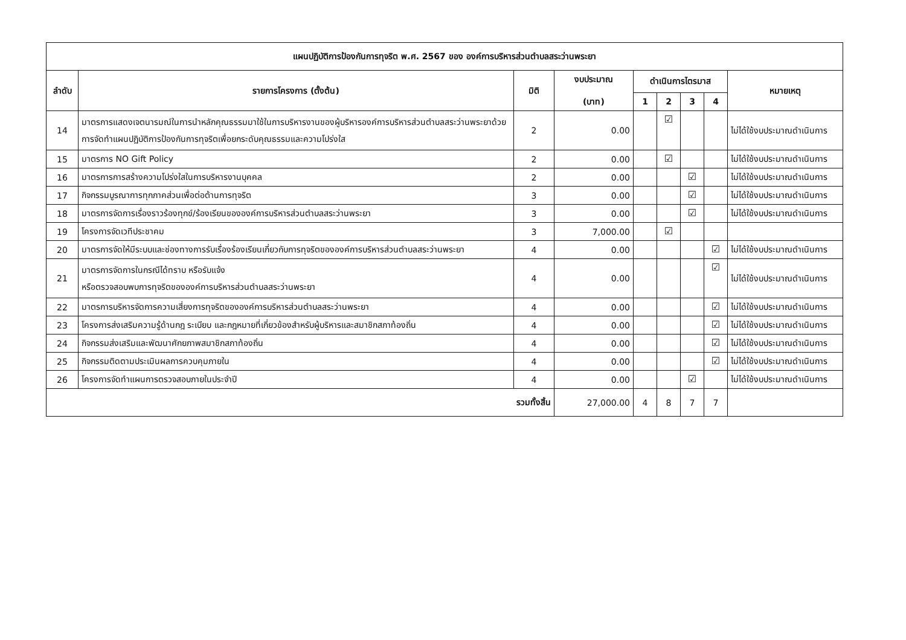| แผนปฏิบัติการป้องกันการทุจริต พ.ศ. 2567 ของ องค์การบริหารส่วนตำบลสระว่านพระยา | | | | | | | | |
| --- | --- | --- | --- | --- | --- | --- | --- | --- |
| ลำดับ | รายการโครงการ (ตั้งต้น) | มิติ | งบประมาณ (บาท) | ดำเนินการไตรมาส | | | | หมายเหตุ |
| | | | | 1 | 2 | 3 | 4 | |
| 14 | มาตรการแสดงเจตนารมณ์ในการนำหลักคุณธรรมมาใช้ในการบริหารงานของผู้บริหารองค์การบริหารส่วนตำบลสระว่านพระยาด้วยการจัดทำแผนปฏิบัติการป้องกันการทุจริตเพื่อยกระดับคุณธรรมและความโปร่งใส | 2 | 0.00 | | ☑ | | | ไม่ได้ใช้งบประมาณดำเนินการ |
| 15 | มาตรการ NO Gift Policy | 2 | 0.00 | | ☑ | | | ไม่ได้ใช้งบประมาณดำเนินการ |
| 16 | มาตรการการสร้างความโปร่งใสในการบริหารงานบุคคล | 2 | 0.00 | | | ☑ | | ไม่ได้ใช้งบประมาณดำเนินการ |
| 17 | กิจกรรมบูรณาการทุกภาคส่วนเพื่อต่อต้านการทุจริต | 3 | 0.00 | | | ☑ | | ไม่ได้ใช้งบประมาณดำเนินการ |
| 18 | มาตรการจัดการเรื่องราวร้องทุกข์/ร้องเรียนขององค์การบริหารส่วนตำบลสระว่านพระยา | 3 | 0.00 | | | ☑ | | ไม่ได้ใช้งบประมาณดำเนินการ |
| 19 | โครงการจัดเวทีประชาคม | 3 | 7,000.00 | | ☑ | | | |
| 20 | มาตรการจัดให้มีระบบและช่องทางการรับเรื่องร้องเรียนเกี่ยวกับการทุจริตขององค์การบริหารส่วนตำบลสระว่านพระยา | 4 | 0.00 | | | | ☑ | ไม่ได้ใช้งบประมาณดำเนินการ |
| 21 | มาตรการจัดการในกรณีได้ทราบ หรือรับแจ้ง หรือตรวจสอบพบการทุจริตขององค์การบริหารส่วนตำบลสระว่านพระยา | 4 | 0.00 | | | | ☑ | ไม่ได้ใช้งบประมาณดำเนินการ |
| 22 | มาตรการบริหารจัดการความเสี่ยงการทุจริตขององค์การบริหารส่วนตำบลสระว่านพระยา | 4 | 0.00 | | | | ☑ | ไม่ได้ใช้งบประมาณดำเนินการ |
| 23 | โครงการส่งเสริมความรู้ด้านกฎ ระเบียบ และกฎหมายที่เกี่ยวข้องสำหรับผู้บริหารและสมาชิกสภาท้องถิ่น | 4 | 0.00 | | | | ☑ | ไม่ได้ใช้งบประมาณดำเนินการ |
| 24 | กิจกรรมส่งเสริมและพัฒนาศักยภาพสมาชิกสภาท้องถิ่น | 4 | 0.00 | | | | ☑ | ไม่ได้ใช้งบประมาณดำเนินการ |
| 25 | กิจกรรมติดตามประเมินผลการควบคุมภายใน | 4 | 0.00 | | | | ☑ | ไม่ได้ใช้งบประมาณดำเนินการ |
| 26 | โครงการจัดทำแผนการตรวจสอบภายในประจำปี | 4 | 0.00 | | | ☑ | | ไม่ได้ใช้งบประมาณดำเนินการ |
| รวมทั้งสิ้น | | | 27,000.00 | 4 | 8 | 7 | 7 | |